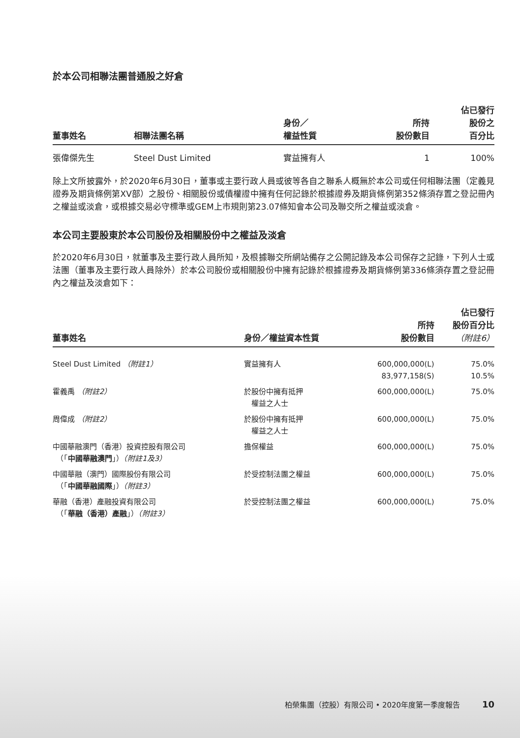於本公司相聯法團普通股之好倉
| 董事姓名 | 相聯法團名稱 | 身份／ 權益性質 | 所持 股份數目 | 佔已發行 股份之 百分比 |
| --- | --- | --- | --- | --- |
| 張偉傑先生 | Steel Dust Limited | 實益擁有人 | 1 | 100% |
除上文所披露外，於2020年6月30日，董事或主要行政人員或彼等各自之聯系人概無於本公司或任何相聯法團（定義見證券及期貨條例第XV部）之股份、相關股份或債權證中擁有任何記錄於根據證券及期貨條例第352條須存置之登記冊內之權益或淡倉，或根據交易必守標準或GEM上市規則第23.07條知會本公司及聯交所之權益或淡倉。
本公司主要股東於本公司股份及相關股份中之權益及淡倉
於2020年6月30日，就董事及主要行政人員所知，及根據聯交所網站備存之公開記錄及本公司保存之記錄，下列人士或法團（董事及主要行政人員除外）於本公司股份或相關股份中擁有記錄於根據證券及期貨條例第336條須存置之登記冊內之權益及淡倉如下：
| 董事姓名 | 身份／權益資本性質 | 所持 股份數目 | 佔已發行 股份百分比 （附註6） |
| --- | --- | --- | --- |
| Steel Dust Limited （附註1） | 實益擁有人 | 600,000,000(L) 83,977,158(S) | 75.0% 10.5% |
| 霍義禹 （附註2） | 於股份中擁有抵押 權益之人士 | 600,000,000(L) | 75.0% |
| 周偉成 （附註2） | 於股份中擁有抵押 權益之人士 | 600,000,000(L) | 75.0% |
| 中國華融澳門（香港）投資控股有限公司 （「 中國華融澳門 」） （附註1及3） | 擔保權益 | 600,000,000(L) | 75.0% |
| 中國華融（澳門）國際股份有限公司 （「 中國華融國際 」） （附註3） | 於受控制法團之權益 | 600,000,000(L) | 75.0% |
| 華融（香港）產融投資有限公司 （「 華融（香港）產融 」） （附註3） | 於受控制法團之權益 | 600,000,000(L) | 75.0% |
柏榮集團（控股）有限公司 • 2020年度第一季度報告 10